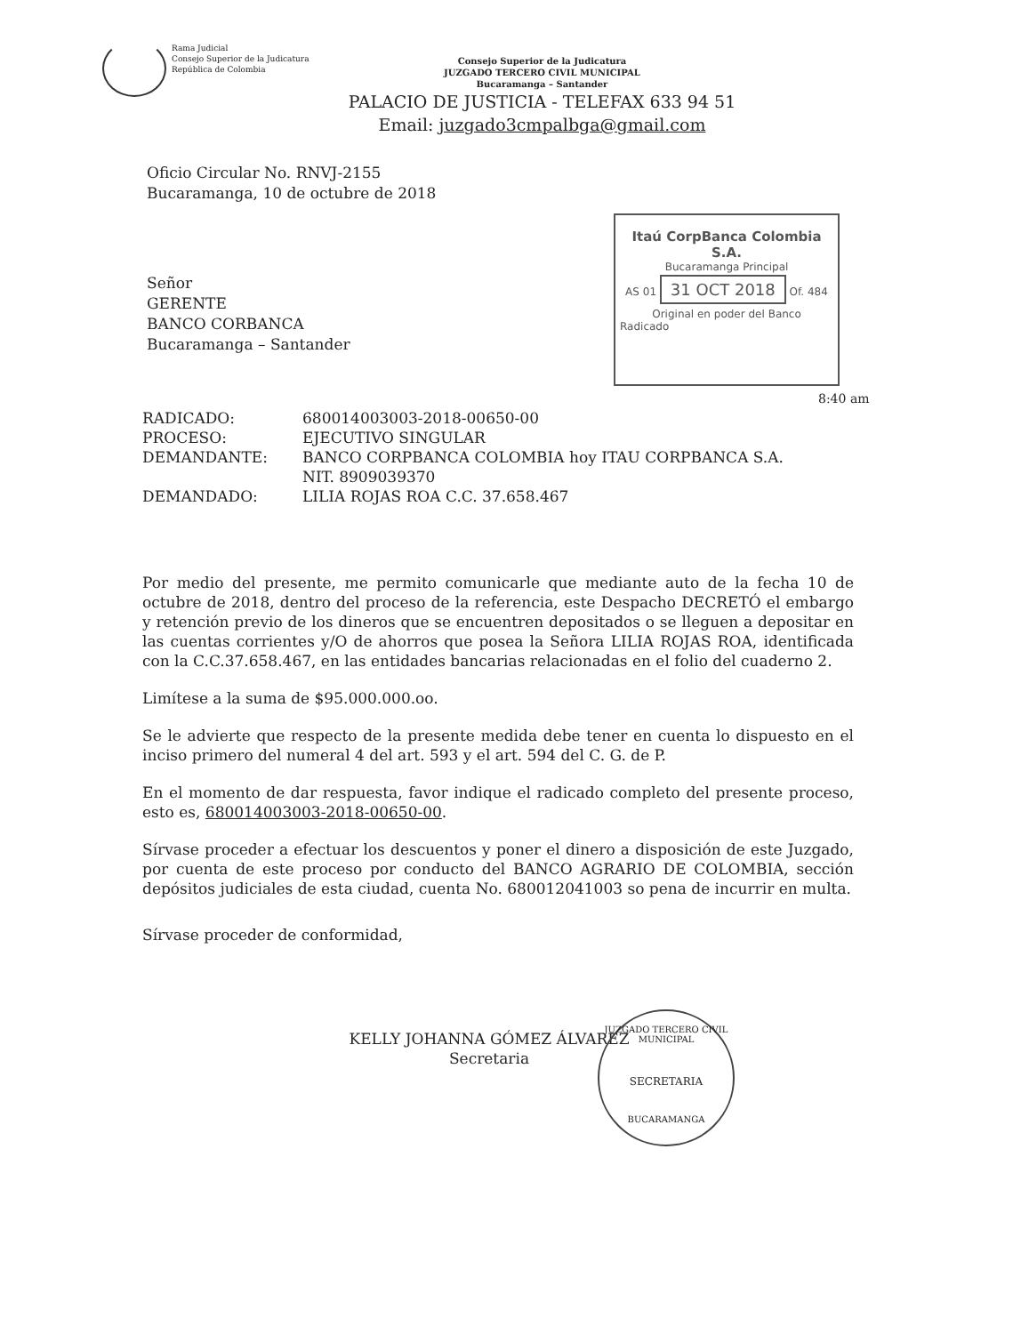Rama Judicial
Consejo Superior de la Judicatura
República de Colombia
Consejo Superior de la Judicatura
JUZGADO TERCERO CIVIL MUNICIPAL
Bucaramanga – Santander
PALACIO DE JUSTICIA - TELEFAX 633 94 51
Email: juzgado3cmpalbga@gmail.com
Oficio Circular No. RNVJ-2155
Bucaramanga, 10 de octubre de 2018
Itaú CorpBanca Colombia S.A.
Bucaramanga Principal
AS 01 31 OCT 2018 Of. 484
Original en poder del Banco
Radicado
Señor
GERENTE
BANCO CORBANCA
Bucaramanga – Santander
8:40 am
| RADICADO: | 680014003003-2018-00650-00 |
| PROCESO: | EJECUTIVO SINGULAR |
| DEMANDANTE: | BANCO CORPBANCA COLOMBIA hoy ITAU CORPBANCA S.A. NIT. 8909039370 |
| DEMANDADO: | LILIA ROJAS ROA C.C. 37.658.467 |
Por medio del presente, me permito comunicarle que mediante auto de la fecha 10 de octubre de 2018, dentro del proceso de la referencia, este Despacho DECRETÓ el embargo y retención previo de los dineros que se encuentren depositados o se lleguen a depositar en las cuentas corrientes y/O de ahorros que posea la Señora LILIA ROJAS ROA, identificada con la C.C.37.658.467, en las entidades bancarias relacionadas en el folio del cuaderno 2.
Limítese a la suma de $95.000.000.oo.
Se le advierte que respecto de la presente medida debe tener en cuenta lo dispuesto en el inciso primero del numeral 4 del art. 593 y el art. 594 del C. G. de P.
En el momento de dar respuesta, favor indique el radicado completo del presente proceso, esto es, 680014003003-2018-00650-00.
Sírvase proceder a efectuar los descuentos y poner el dinero a disposición de este Juzgado, por cuenta de este proceso por conducto del BANCO AGRARIO DE COLOMBIA, sección depósitos judiciales de esta ciudad, cuenta No. 680012041003 so pena de incurrir en multa.
Sírvase proceder de conformidad,
KELLY JOHANNA GÓMEZ ÁLVAREZ
Secretaria
JUZGADO TERCERO CIVIL MUNICIPAL
SECRETARIA
BUCARAMANGA